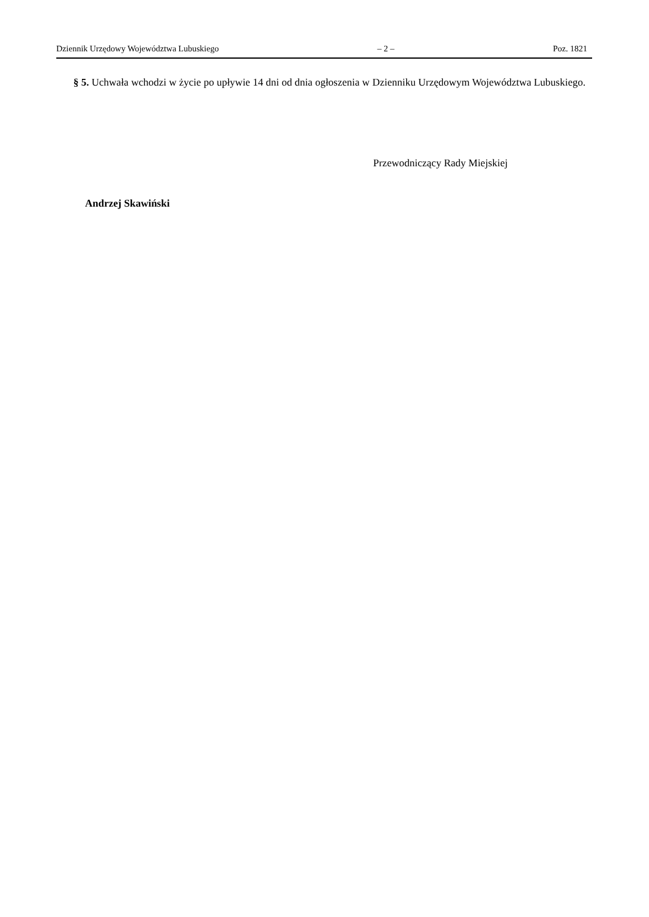Dziennik Urzędowy Województwa Lubuskiego – 2 – Poz. 1821
§ 5. Uchwała wchodzi w życie po upływie 14 dni od dnia ogłoszenia w Dzienniku Urzędowym Województwa Lubuskiego.
Przewodniczący Rady Miejskiej
Andrzej Skawiński